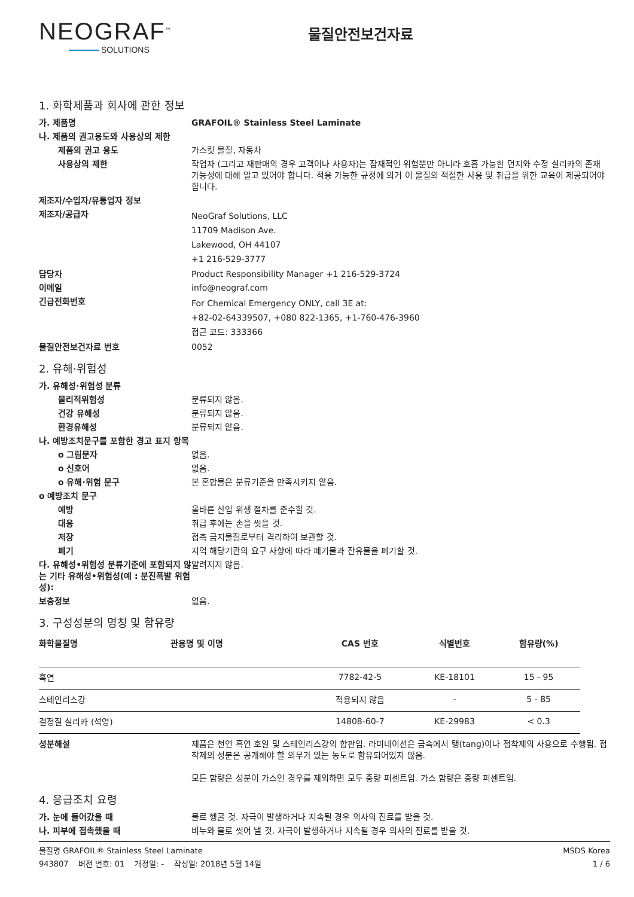NEOGRAF<sup>™</sup>
SOLUTIONS
물질안전보건자료
1. 화학제품과 회사에 관한 정보
가. 제품명 GRAFOIL® Stainless Steel Laminate
나. 제품의 권고용도와 사용상의 제한
제품의 권고 용도 가스킷 물질, 자동차
사용상의 제한 작업자 (그리고 재판매의 경우 고객이나 사용자)는 잠재적인 위험뿐만 아니라 호흡 가능한 먼지와 수정 실리카의 존재 가능성에 대해 알고 있어야 합니다. 적용 가능한 규정에 의거 이 물질의 적절한 사용 및 취급을 위한 교육이 제공되어야 합니다.
제조자/수입자/유통업자 정보
제조자/공급자
NeoGraf Solutions, LLC
11709 Madison Ave.
Lakewood, OH 44107
+1 216-529-3777
담당자 Product Responsibility Manager +1 216-529-3724
이메일 info@neograf.com
긴급전화번호
For Chemical Emergency ONLY, call 3E at:
+82-02-64339507, +080 822-1365, +1-760-476-3960
접근 코드: 333366
물질안전보건자료 번호 0052
2. 유해·위험성
가. 유해성·위험성 분류
물리적위험성 분류되지 않음.
건강 유해성 분류되지 않음.
환경유해성 분류되지 않음.
나. 예방조치문구를 포함한 경고 표지 항목
o 그림문자 없음.
o 신호어 없음.
o 유해·위험 문구 본 혼합물은 분류기준을 만족시키지 않음.
o 예방조치 문구
예방 올바른 산업 위생 절차를 준수할 것.
대응 취급 후에는 손을 씻을 것.
저장 접촉 금지물질로부터 격리하여 보관할 것.
폐기 지역 해당기관의 요구 사항에 따라 폐기물과 잔유물을 폐기할 것.
다. 유해성•위험성 분류기준에 포함되지 않는 기타 유해성•위험성(예 : 분진폭발 위험성):
알려지지 않음.
보충정보 없음.
3. 구성성분의 명칭 및 함유량
| 화학물질명 | 관용명 및 이명 | CAS 번호 | 식별번호 | 함유량(%) |
| --- | --- | --- | --- | --- |
| 흑연 | | 7782-42-5 | KE-18101 | 15 - 95 |
| 스테인리스강 | | 적용되지 않음 | - | 5 - 85 |
| 결정질 실리카 (석영) | | 14808-60-7 | KE-29983 | < 0.3 |
성분해설 제품은 천연 흑연 호일 및 스테인리스강의 합판임. 라미네이션은 금속에서 탱(tang)이나 접착제의 사용으로 수행됨. 접착제의 성분은 공개해야 할 의무가 있는 농도로 함유되어있지 않음.
모든 함량은 성분이 가스인 경우를 제외하면 모두 중량 퍼센트임. 가스 함량은 중량 퍼센트임.
4. 응급조치 요령
가. 눈에 들어갔을 때 물로 헹굴 것. 자극이 발생하거나 지속될 경우 의사의 진료를 받을 것.
나. 피부에 접촉했을 때 비누와 물로 씻어 낼 것. 자극이 발생하거나 지속될 경우 의사의 진료를 받을 것.
물질명 GRAFOIL® Stainless Steel Laminate MSDS Korea
943807 버전 번호: 01 개정일: - 작성일: 2018년 5월 14일 1 / 6